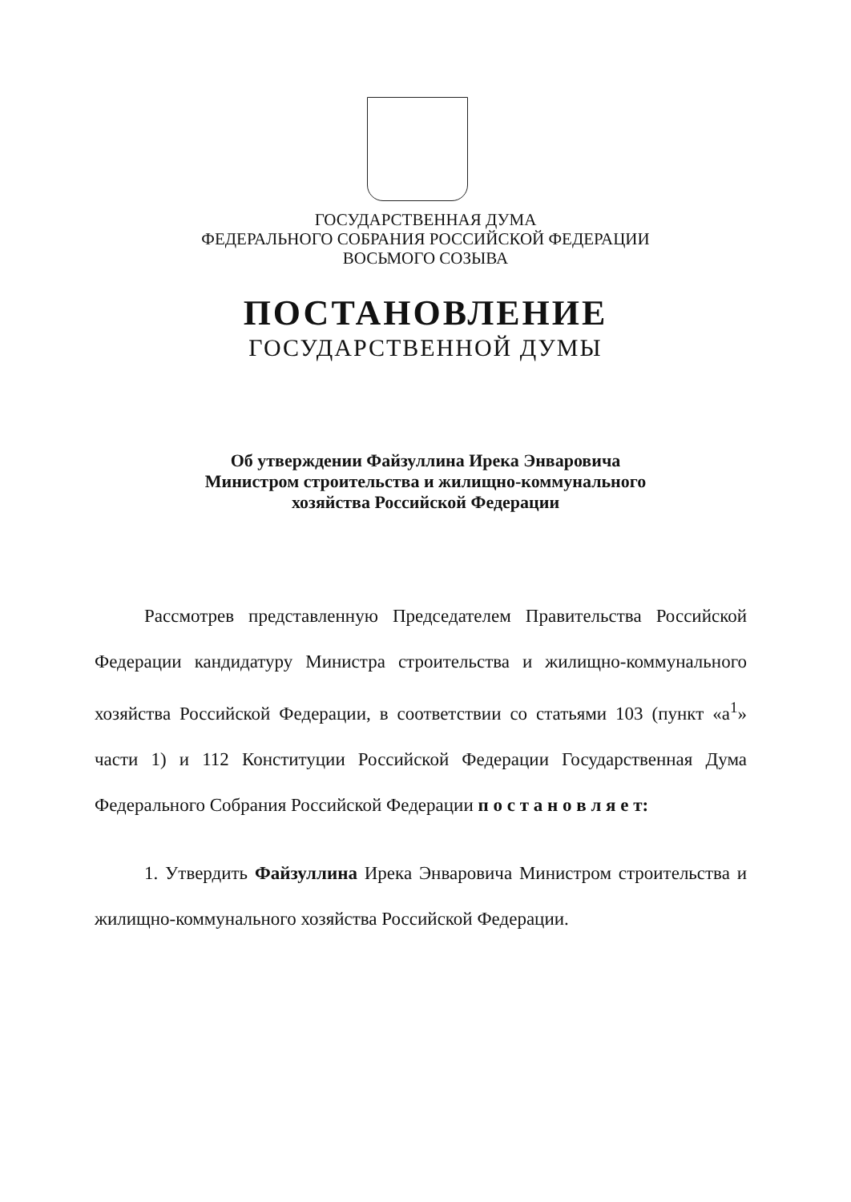ГОСУДАРСТВЕННАЯ ДУМА
ФЕДЕРАЛЬНОГО СОБРАНИЯ РОССИЙСКОЙ ФЕДЕРАЦИИ
ВОСЬМОГО СОЗЫВА
ПОСТАНОВЛЕНИЕ
ГОСУДАРСТВЕННОЙ ДУМЫ
Об утверждении Файзуллина Ирека Энваровича
Министром строительства и жилищно-коммунального
хозяйства Российской Федерации
Рассмотрев представленную Председателем Правительства Российской Федерации кандидатуру Министра строительства и жилищно-коммунального хозяйства Российской Федерации, в соответствии со статьями 103 (пункт «а<sup>1</sup>» части 1) и 112 Конституции Российской Федерации Государственная Дума Федерального Собрания Российской Федерации п о с т а н о в л я е т:
1. Утвердить Файзуллина Ирека Энваровича Министром строительства и жилищно-коммунального хозяйства Российской Федерации.